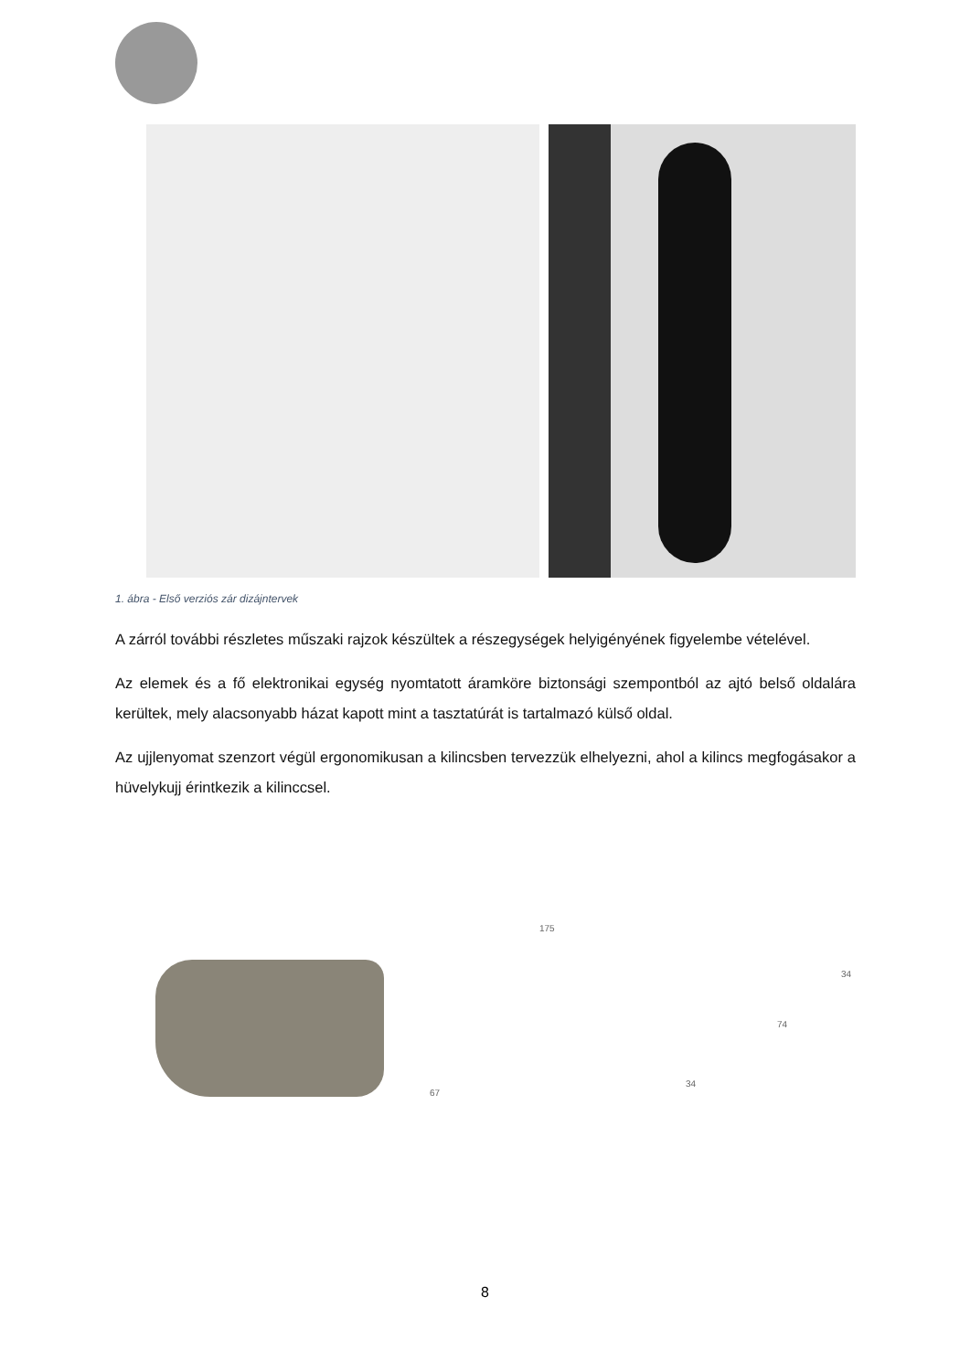1. ábra - Első verziós zár dizájntervek
A zárról további részletes műszaki rajzok készültek a részegységek helyigényének figyelembe vételével.
Az elemek és a fő elektronikai egység nyomtatott áramköre biztonsági szempontból az ajtó belső oldalára kerültek, mely alacsonyabb házat kapott mint a tasztatúrát is tartalmazó külső oldal.
Az ujjlenyomat szenzort végül ergonomikusan a kilincsben tervezzük elhelyezni, ahol a kilincs megfogásakor a hüvelykujj érintkezik a kilinccsel.
175
34
74
67
34
8